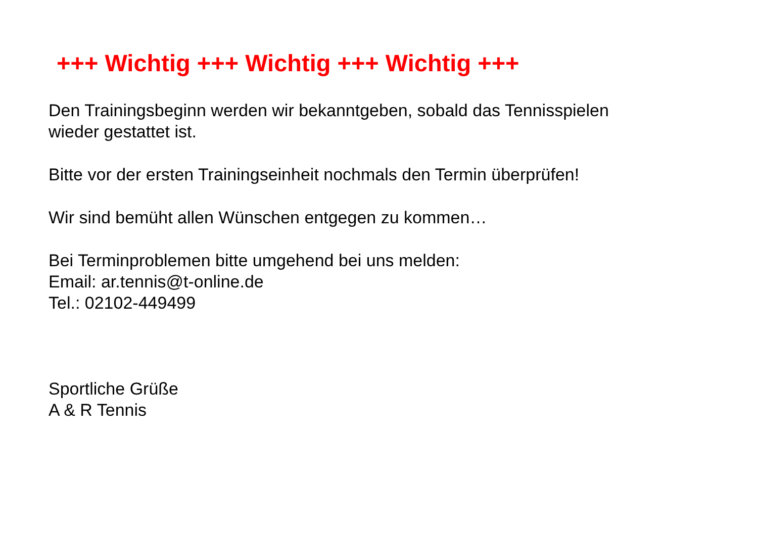+++ Wichtig +++ Wichtig +++ Wichtig +++
Den Trainingsbeginn werden wir bekanntgeben, sobald das Tennisspielen
wieder gestattet ist.
Bitte vor der ersten Trainingseinheit nochmals den Termin überprüfen!
Wir sind bemüht allen Wünschen entgegen zu kommen…
Bei Terminproblemen bitte umgehend bei uns melden:
Email: ar.tennis@t-online.de
Tel.: 02102-449499
Sportliche Grüße
A & R Tennis